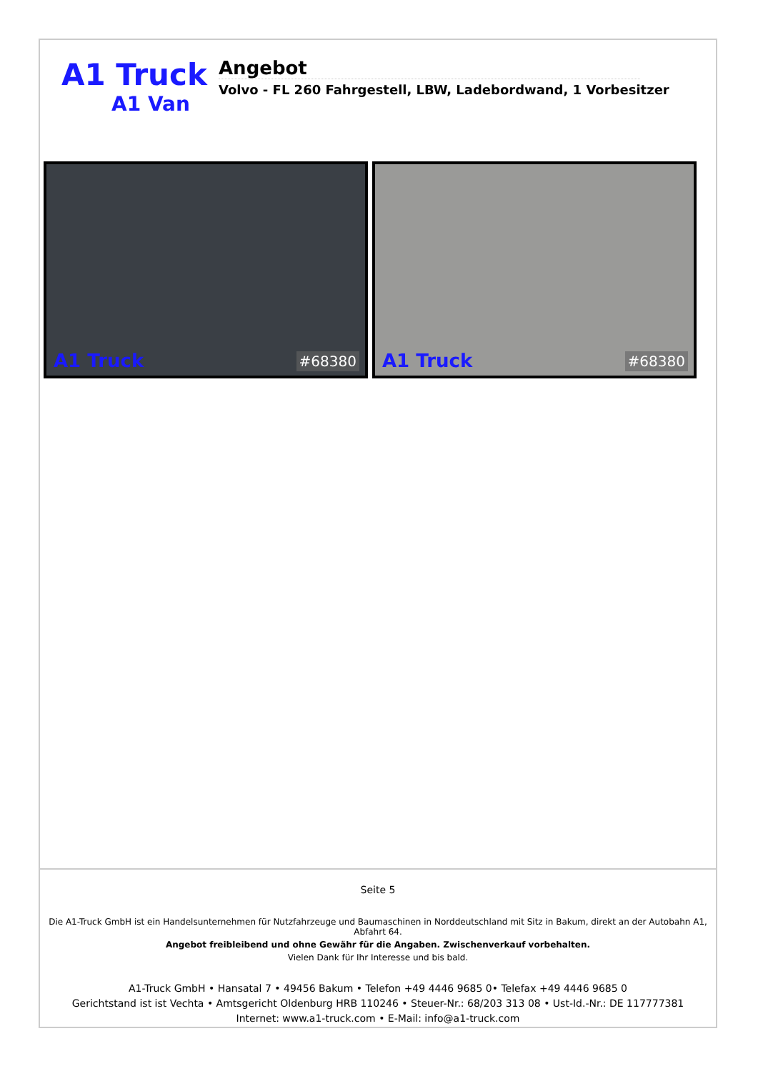A1 Truck
A1 Van
Angebot
Volvo - FL 260 Fahrgestell, LBW, Ladebordwand, 1 Vorbesitzer
A1 Truck #68380
A1 Truck #68380
Seite 5
Die A1-Truck GmbH ist ein Handelsunternehmen für Nutzfahrzeuge und Baumaschinen in Norddeutschland mit Sitz in Bakum, direkt an der Autobahn A1, Abfahrt 64.
Angebot freibleibend und ohne Gewähr für die Angaben. Zwischenverkauf vorbehalten.
Vielen Dank für Ihr Interesse und bis bald.
A1-Truck GmbH • Hansatal 7 • 49456 Bakum • Telefon +49 4446 9685 0• Telefax +49 4446 9685 0
Gerichtstand ist ist Vechta • Amtsgericht Oldenburg HRB 110246 • Steuer-Nr.: 68/203 313 08 • Ust-Id.-Nr.: DE 117777381
Internet: www.a1-truck.com • E-Mail: info@a1-truck.com